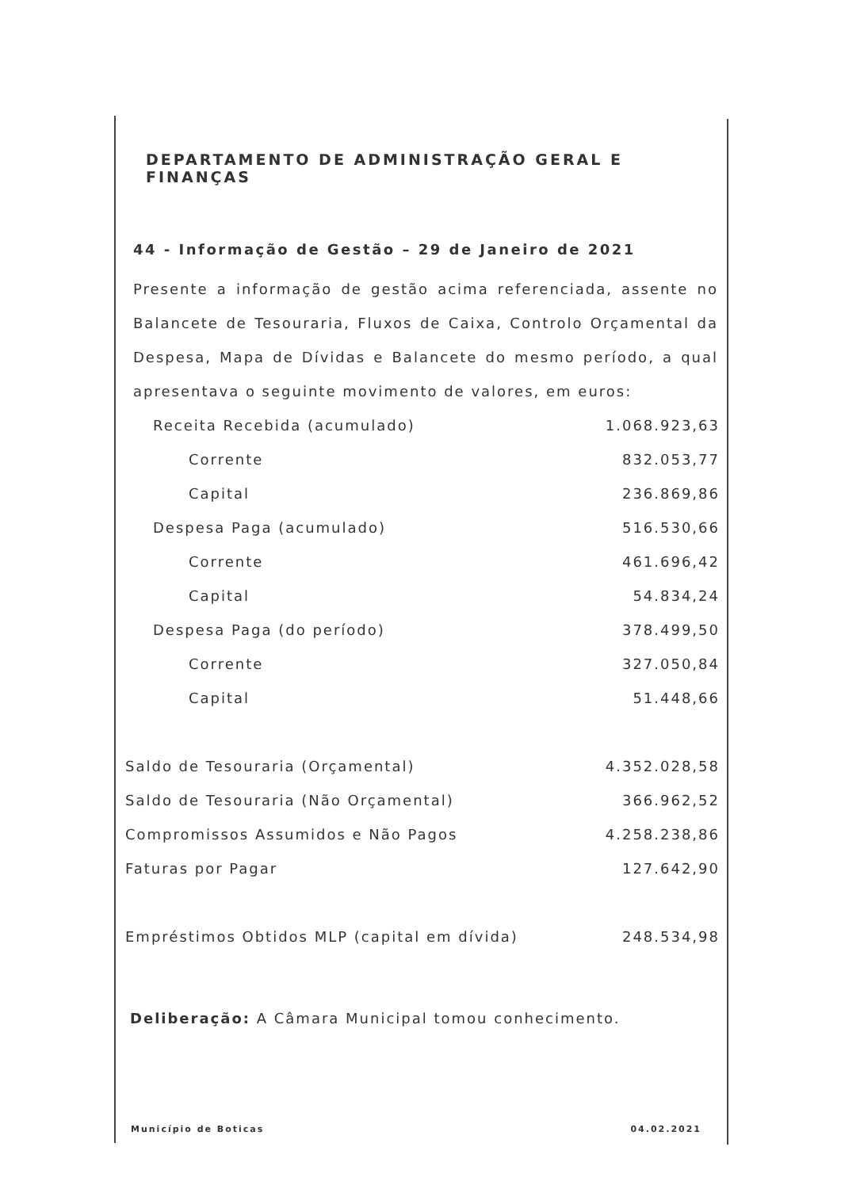DEPARTAMENTO DE ADMINISTRAÇÃO GERAL E FINANÇAS
44 - Informação de Gestão – 29 de Janeiro de 2021
Presente a informação de gestão acima referenciada, assente no Balancete de Tesouraria, Fluxos de Caixa, Controlo Orçamental da Despesa, Mapa de Dívidas e Balancete do mesmo período, a qual apresentava o seguinte movimento de valores, em euros:
| Receita Recebida (acumulado) | 1.068.923,63 |
| Corrente | 832.053,77 |
| Capital | 236.869,86 |
| Despesa Paga (acumulado) | 516.530,66 |
| Corrente | 461.696,42 |
| Capital | 54.834,24 |
| Despesa Paga (do período) | 378.499,50 |
| Corrente | 327.050,84 |
| Capital | 51.448,66 |
| Saldo de Tesouraria (Orçamental) | 4.352.028,58 |
| Saldo de Tesouraria (Não Orçamental) | 366.962,52 |
| Compromissos Assumidos e Não Pagos | 4.258.238,86 |
| Faturas por Pagar | 127.642,90 |
| Empréstimos Obtidos MLP (capital em dívida) | 248.534,98 |
Deliberação: A Câmara Municipal tomou conhecimento.
Município de Boticas 04.02.2021